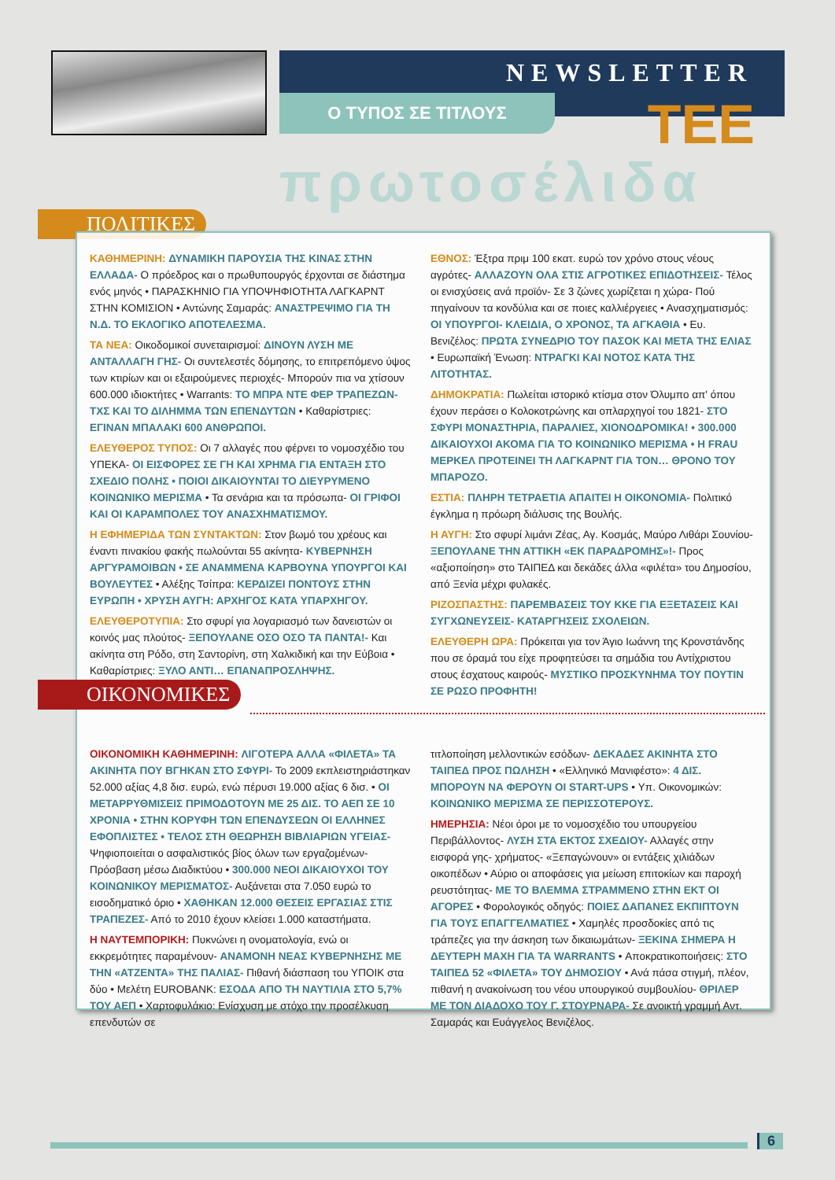NEWSLETTER
Ο ΤΥΠΟΣ ΣΕ ΤΙΤΛΟΥΣ ΤΕΕ
πρωτοσέλιδα
ΠΟΛΙΤΙΚΕΣ
ΚΑΘΗΜΕΡΙΝΗ: ΔΥΝΑΜΙΚΗ ΠΑΡΟΥΣΙΑ ΤΗΣ ΚΙΝΑΣ ΣΤΗΝ ΕΛΛΑΔΑ- Ο πρόεδρος και ο πρωθυπουργός έρχονται σε διάστημα ενός μηνός • ΠΑΡΑΣΚΗΝΙΟ ΓΙΑ ΥΠΟΨΗΦΙΟΤΗΤΑ ΛΑΓΚΑΡΝΤ ΣΤΗΝ ΚΟΜΙΣΙΟΝ • Αντώνης Σαμαράς: ΑΝΑΣΤΡΕΨΙΜΟ ΓΙΑ ΤΗ Ν.Δ. ΤΟ ΕΚΛΟΓΙΚΟ ΑΠΟΤΕΛΕΣΜΑ.
ΤΑ ΝΕΑ: Οικοδομικοί συνεταιρισμοί: ΔΙΝΟΥΝ ΛΥΣΗ ΜΕ ΑΝΤΑΛΛΑΓΗ ΓΗΣ- Οι συντελεστές δόμησης, το επιτρεπόμενο ύψος των κτιρίων και οι εξαιρούμενες περιοχές- Μπορούν πια να χτίσουν 600.000 ιδιοκτήτες • Warrants: ΤΟ ΜΠΡΑ ΝΤΕ ΦΕΡ ΤΡΑΠΕΖΩΝ- ΤΧΣ ΚΑΙ ΤΟ ΔΙΛΗΜΜΑ ΤΩΝ ΕΠΕΝΔΥΤΩΝ • Καθαρίστριες: ΕΓΙΝΑΝ ΜΠΑΛΑΚΙ 600 ΑΝΘΡΩΠΟΙ.
ΕΛΕΥΘΕΡΟΣ ΤΥΠΟΣ: Οι 7 αλλαγές που φέρνει το νομοσχέδιο του ΥΠΕΚΑ- ΟΙ ΕΙΣΦΟΡΕΣ ΣΕ ΓΗ ΚΑΙ ΧΡΗΜΑ ΓΙΑ ΕΝΤΑΞΗ ΣΤΟ ΣΧΕΔΙΟ ΠΟΛΗΣ • ΠΟΙΟΙ ΔΙΚΑΙΟΥΝΤΑΙ ΤΟ ΔΙΕΥΡΥΜΕΝΟ ΚΟΙΝΩΝΙΚΟ ΜΕΡΙΣΜΑ • Τα σενάρια και τα πρόσωπα- ΟΙ ΓΡΙΦΟΙ ΚΑΙ ΟΙ ΚΑΡΑΜΠΟΛΕΣ ΤΟΥ ΑΝΑΣΧΗΜΑΤΙΣΜΟΥ.
Η ΕΦΗΜΕΡΙΔΑ ΤΩΝ ΣΥΝΤΑΚΤΩΝ: Στον βωμό του χρέους και έναντι πινακίου φακής πωλούνται 55 ακίνητα- ΚΥΒΕΡΝΗΣΗ ΑΡΓΥΡΑΜΟΙΒΩΝ • ΣΕ ΑΝΑΜΜΕΝΑ ΚΑΡΒΟΥΝΑ ΥΠΟΥΡΓΟΙ ΚΑΙ ΒΟΥΛΕΥΤΕΣ • Αλέξης Τσίπρα: ΚΕΡΔΙΖΕΙ ΠΟΝΤΟΥΣ ΣΤΗΝ ΕΥΡΩΠΗ • ΧΡΥΣΗ ΑΥΓΗ: ΑΡΧΗΓΟΣ ΚΑΤΑ ΥΠΑΡΧΗΓΟΥ.
ΕΛΕΥΘΕΡΟΤΥΠΙΑ: Στο σφυρί για λογαριασμό των δανειστών οι κοινός μας πλούτος- ΞΕΠΟΥΛΑΝΕ ΟΣΟ ΟΣΟ ΤΑ ΠΑΝΤΑ!- Και ακίνητα στη Ρόδο, στη Σαντορίνη, στη Χαλκιδική και την Εύβοια • Καθαρίστριες: ΞΥΛΟ ΑΝΤΙ… ΕΠΑΝΑΠΡΟΣΛΗΨΗΣ.
ΕΘΝΟΣ: Έξτρα πριμ 100 εκατ. ευρώ τον χρόνο στους νέους αγρότες- ΑΛΛΑΖΟΥΝ ΟΛΑ ΣΤΙΣ ΑΓΡΟΤΙΚΕΣ ΕΠΙΔΟΤΗΣΕΙΣ- Τέλος οι ενισχύσεις ανά προϊόν- Σε 3 ζώνες χωρίζεται η χώρα- Πού πηγαίνουν τα κονδύλια και σε ποιες καλλιέργειες • Ανασχηματισμός: ΟΙ ΥΠΟΥΡΓΟΙ- ΚΛΕΙΔΙΑ, Ο ΧΡΟΝΟΣ, ΤΑ ΑΓΚΑΘΙΑ • Ευ. Βενιζέλος: ΠΡΩΤΑ ΣΥΝΕΔΡΙΟ ΤΟΥ ΠΑΣΟΚ ΚΑΙ ΜΕΤΑ ΤΗΣ ΕΛΙΑΣ • Ευρωπαϊκή Ένωση: ΝΤΡΑΓΚΙ ΚΑΙ ΝΟΤΟΣ ΚΑΤΑ ΤΗΣ ΛΙΤΟΤΗΤΑΣ.
ΔΗΜΟΚΡΑΤΙΑ: Πωλείται ιστορικό κτίσμα στον Όλυμπο απ' όπου έχουν περάσει ο Κολοκοτρώνης και οπλαρχηγοί του 1821- ΣΤΟ ΣΦΥΡΙ ΜΟΝΑΣΤΗΡΙΑ, ΠΑΡΑΛΙΕΣ, ΧΙΟΝΟΔΡΟΜΙΚΑ! • 300.000 ΔΙΚΑΙΟΥΧΟΙ ΑΚΟΜΑ ΓΙΑ ΤΟ ΚΟΙΝΩΝΙΚΟ ΜΕΡΙΣΜΑ • Η FRAU ΜΕΡΚΕΛ ΠΡΟΤΕΙΝΕΙ ΤΗ ΛΑΓΚΑΡΝΤ ΓΙΑ ΤΟΝ… ΘΡΟΝΟ ΤΟΥ ΜΠΑΡΟΖΟ.
ΕΣΤΙΑ: ΠΛΗΡΗ ΤΕΤΡΑΕΤΙΑ ΑΠΑΙΤΕΙ Η ΟΙΚΟΝΟΜΙΑ- Πολιτικό έγκλημα η πρόωρη διάλυσις της Βουλής.
Η ΑΥΓΗ: Στο σφυρί λιμάνι Ζέας, Αγ. Κοσμάς, Μαύρο Λιθάρι Σουνίου- ΞΕΠΟΥΛΑΝΕ ΤΗΝ ΑΤΤΙΚΗ «ΕΚ ΠΑΡΑΔΡΟΜΗΣ»!- Προς «αξιοποίηση» στο ΤΑΙΠΕΔ και δεκάδες άλλα «φιλέτα» του Δημοσίου, από Ξενία μέχρι φυλακές.
ΡΙΖΟΣΠΑΣΤΗΣ: ΠΑΡΕΜΒΑΣΕΙΣ ΤΟΥ ΚΚΕ ΓΙΑ ΕΞΕΤΑΣΕΙΣ ΚΑΙ ΣΥΓΧΩΝΕΥΣΕΙΣ- ΚΑΤΑΡΓΗΣΕΙΣ ΣΧΟΛΕΙΩΝ.
ΕΛΕΥΘΕΡΗ ΩΡΑ: Πρόκειται για τον Άγιο Ιωάννη της Κρονστάνδης που σε όραμά του είχε προφητεύσει τα σημάδια του Αντίχριστου στους έσχατους καιρούς- ΜΥΣΤΙΚΟ ΠΡΟΣΚΥΝΗΜΑ ΤΟΥ ΠΟΥΤΙΝ ΣΕ ΡΩΣΟ ΠΡΟΦΗΤΗ!
ΟΙΚΟΝΟΜΙΚΗ ΚΑΘΗΜΕΡΙΝΗ: ΛΙΓΟΤΕΡΑ ΑΛΛΑ «ΦΙΛΕΤΑ» ΤΑ ΑΚΙΝΗΤΑ ΠΟΥ ΒΓΗΚΑΝ ΣΤΟ ΣΦΥΡΙ- Το 2009 εκπλειστηριάστηκαν 52.000 αξίας 4,8 δισ. ευρώ, ενώ πέρυσι 19.000 αξίας 6 δισ. • ΟΙ ΜΕΤΑΡΡΥΘΜΙΣΕΙΣ ΠΡΙΜΟΔΟΤΟΥΝ ΜΕ 25 ΔΙΣ. ΤΟ ΑΕΠ ΣΕ 10 ΧΡΟΝΙΑ • ΣΤΗΝ ΚΟΡΥΦΗ ΤΩΝ ΕΠΕΝΔΥΣΕΩΝ ΟΙ ΕΛΛΗΝΕΣ ΕΦΟΠΛΙΣΤΕΣ • ΤΕΛΟΣ ΣΤΗ ΘΕΩΡΗΣΗ ΒΙΒΛΙΑΡΙΩΝ ΥΓΕΙΑΣ- Ψηφιοποιείται ο ασφαλιστικός βίος όλων των εργαζομένων- Πρόσβαση μέσω Διαδικτύου • 300.000 ΝΕΟΙ ΔΙΚΑΙΟΥΧΟΙ ΤΟΥ ΚΟΙΝΩΝΙΚΟΥ ΜΕΡΙΣΜΑΤΟΣ- Αυξάνεται στα 7.050 ευρώ το εισοδηματικό όριο • ΧΑΘΗΚΑΝ 12.000 ΘΕΣΕΙΣ ΕΡΓΑΣΙΑΣ ΣΤΙΣ ΤΡΑΠΕΖΕΣ- Από το 2010 έχουν κλείσει 1.000 καταστήματα.
Η ΝΑΥΤΕΜΠΟΡΙΚΗ: Πυκνώνει η ονοματολογία, ενώ οι εκκρεμότητες παραμένουν- ΑΝΑΜΟΝΗ ΝΕΑΣ ΚΥΒΕΡΝΗΣΗΣ ΜΕ ΤΗΝ «ΑΤΖΕΝΤΑ» ΤΗΣ ΠΑΛΙΑΣ- Πιθανή διάσπαση του ΥΠΟΙΚ στα δύο • Μελέτη EUROBANK: ΕΣΟΔΑ ΑΠΟ ΤΗ ΝΑΥΤΙΛΙΑ ΣΤΟ 5,7% ΤΟΥ ΑΕΠ • Χαρτοφυλάκιο: Ενίσχυση με στόχο την προσέλκυση επενδυτών σε
τιτλοποίηση μελλοντικών εσόδων- ΔΕΚΑΔΕΣ ΑΚΙΝΗΤΑ ΣΤΟ ΤΑΙΠΕΔ ΠΡΟΣ ΠΩΛΗΣΗ • «Ελληνικό Μανιφέστο»: 4 ΔΙΣ. ΜΠΟΡΟΥΝ ΝΑ ΦΕΡΟΥΝ ΟΙ START-UPS • Υπ. Οικονομικών: ΚΟΙΝΩΝΙΚΟ ΜΕΡΙΣΜΑ ΣΕ ΠΕΡΙΣΣΟΤΕΡΟΥΣ.
ΗΜΕΡΗΣΙΑ: Νέοι όροι με το νομοσχέδιο του υπουργείου Περιβάλλοντος- ΛΥΣΗ ΣΤΑ ΕΚΤΟΣ ΣΧΕΔΙΟΥ- Αλλαγές στην εισφορά γης- χρήματος- «Ξεπαγώνουν» οι εντάξεις χιλιάδων οικοπέδων • Αύριο οι αποφάσεις για μείωση επιτοκίων και παροχή ρευστότητας- ΜΕ ΤΟ ΒΛΕΜΜΑ ΣΤΡΑΜΜΕΝΟ ΣΤΗΝ ΕΚΤ ΟΙ ΑΓΟΡΕΣ • Φορολογικός οδηγός: ΠΟΙΕΣ ΔΑΠΑΝΕΣ ΕΚΠΙΠΤΟΥΝ ΓΙΑ ΤΟΥΣ ΕΠΑΓΓΕΛΜΑΤΙΕΣ • Χαμηλές προσδοκίες από τις τράπεζες για την άσκηση των δικαιωμάτων- ΞΕΚΙΝΑ ΣΗΜΕΡΑ Η ΔΕΥΤΕΡΗ ΜΑΧΗ ΓΙΑ ΤΑ WARRANTS • Αποκρατικοποιήσεις: ΣΤΟ ΤΑΙΠΕΔ 52 «ΦΙΛΕΤΑ» ΤΟΥ ΔΗΜΟΣΙΟΥ • Ανά πάσα στιγμή, πλέον, πιθανή η ανακοίνωση του νέου υπουργικού συμβουλίου- ΘΡΙΛΕΡ ΜΕ ΤΟΝ ΔΙΑΔΟΧΟ ΤΟΥ Γ. ΣΤΟΥΡΝΑΡΑ- Σε ανοικτή γραμμή Αντ. Σαμαράς και Ευάγγελος Βενιζέλος.
ΟΙΚΟΝΟΜΙΚΕΣ
6